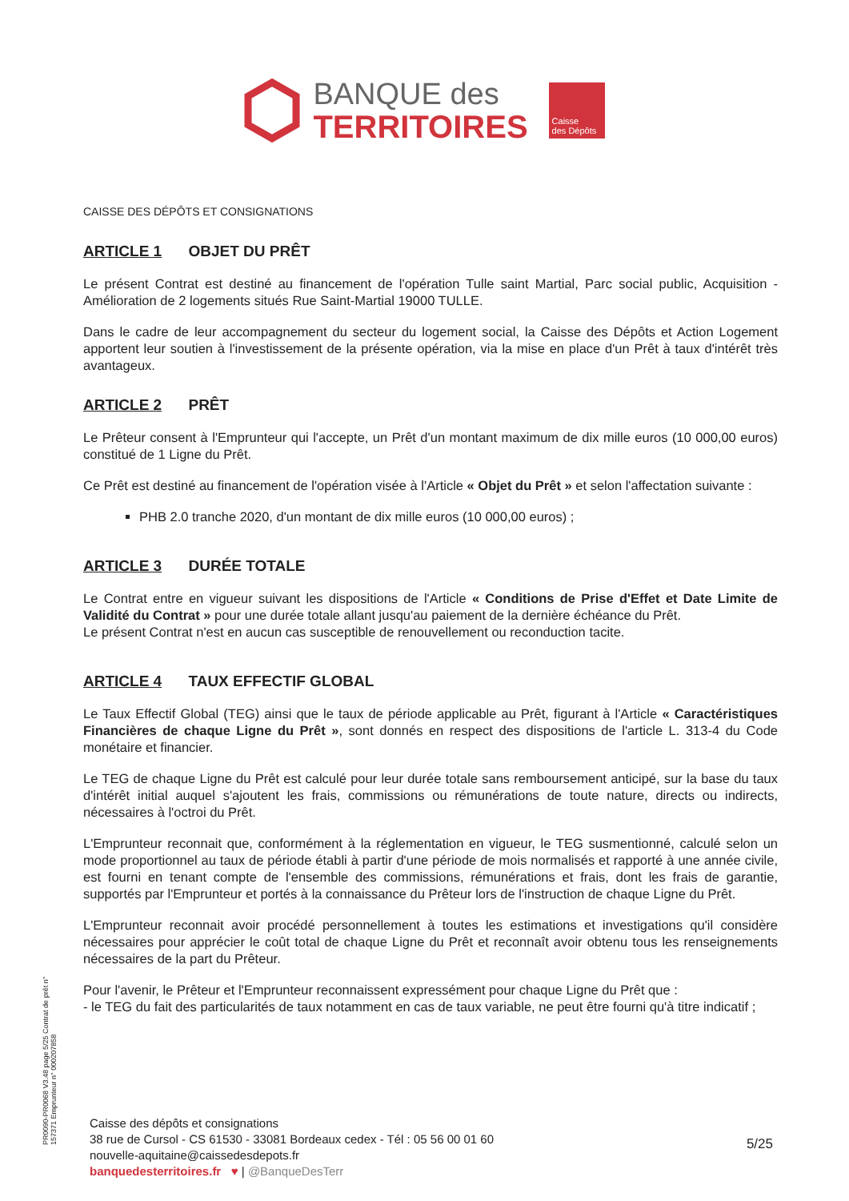BANQUE des
TERRITOIRES
Caisse
des Dépôts
CAISSE DES DÉPÔTS ET CONSIGNATIONS
ARTICLE 1 OBJET DU PRÊT
Le présent Contrat est destiné au financement de l'opération Tulle saint Martial, Parc social public, Acquisition - Amélioration de 2 logements situés Rue Saint-Martial 19000 TULLE.
Dans le cadre de leur accompagnement du secteur du logement social, la Caisse des Dépôts et Action Logement apportent leur soutien à l'investissement de la présente opération, via la mise en place d'un Prêt à taux d'intérêt très avantageux.
ARTICLE 2 PRÊT
Le Prêteur consent à l'Emprunteur qui l'accepte, un Prêt d'un montant maximum de dix mille euros (10 000,00 euros) constitué de 1 Ligne du Prêt.
Ce Prêt est destiné au financement de l'opération visée à l'Article « Objet du Prêt » et selon l'affectation suivante :
PHB 2.0 tranche 2020, d'un montant de dix mille euros (10 000,00 euros) ;
ARTICLE 3 DURÉE TOTALE
Le Contrat entre en vigueur suivant les dispositions de l'Article « Conditions de Prise d'Effet et Date Limite de Validité du Contrat » pour une durée totale allant jusqu'au paiement de la dernière échéance du Prêt.
Le présent Contrat n'est en aucun cas susceptible de renouvellement ou reconduction tacite.
ARTICLE 4 TAUX EFFECTIF GLOBAL
Le Taux Effectif Global (TEG) ainsi que le taux de période applicable au Prêt, figurant à l'Article « Caractéristiques Financières de chaque Ligne du Prêt », sont donnés en respect des dispositions de l'article L. 313-4 du Code monétaire et financier.
Le TEG de chaque Ligne du Prêt est calculé pour leur durée totale sans remboursement anticipé, sur la base du taux d'intérêt initial auquel s'ajoutent les frais, commissions ou rémunérations de toute nature, directs ou indirects, nécessaires à l'octroi du Prêt.
L'Emprunteur reconnait que, conformément à la réglementation en vigueur, le TEG susmentionné, calculé selon un mode proportionnel au taux de période établi à partir d'une période de mois normalisés et rapporté à une année civile, est fourni en tenant compte de l'ensemble des commissions, rémunérations et frais, dont les frais de garantie, supportés par l'Emprunteur et portés à la connaissance du Prêteur lors de l'instruction de chaque Ligne du Prêt.
L'Emprunteur reconnait avoir procédé personnellement à toutes les estimations et investigations qu'il considère nécessaires pour apprécier le coût total de chaque Ligne du Prêt et reconnaît avoir obtenu tous les renseignements nécessaires de la part du Prêteur.
Pour l'avenir, le Prêteur et l'Emprunteur reconnaissent expressément pour chaque Ligne du Prêt que :
- le TEG du fait des particularités de taux notamment en cas de taux variable, ne peut être fourni qu'à titre indicatif ;
PR0090-PR0068 V3.48 page 5/25 Contrat de prêt n° 157371 Emprunteur n° 000207858
Caisse des dépôts et consignations
38 rue de Cursol - CS 61530 - 33081 Bordeaux cedex - Tél : 05 56 00 01 60
nouvelle-aquitaine@caissedesdepots.fr
banquedesterritoires.fr ♥ | @BanqueDesTerr
5/25